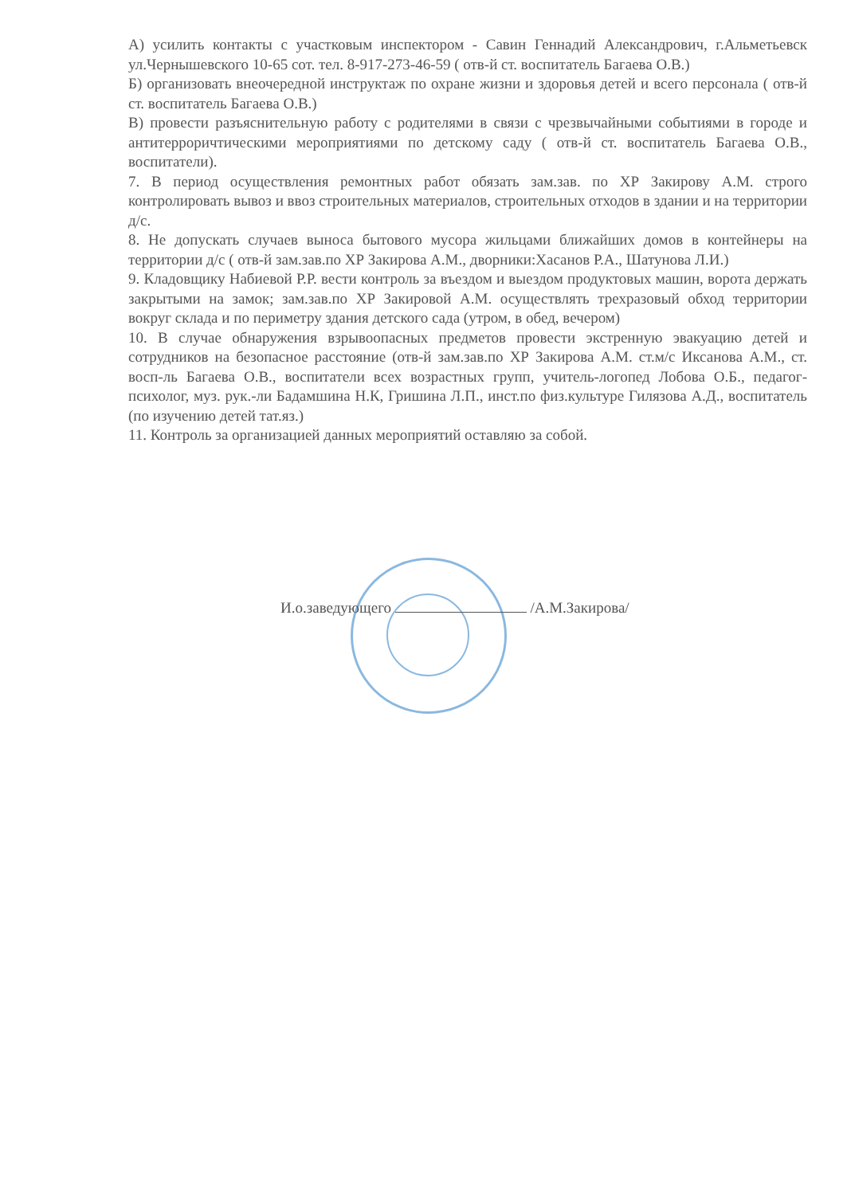А) усилить контакты с участковым инспектором - Савин Геннадий Александрович, г.Альметьевск ул.Чернышевского 10-65 сот. тел. 8-917-273-46-59 ( отв-й ст. воспитатель Багаева О.В.)
Б) организовать внеочередной инструктаж по охране жизни и здоровья детей и всего персонала ( отв-й ст. воспитатель Багаева О.В.)
В) провести разъяснительную работу с родителями в связи с чрезвычайными событиями в городе и антитерроричтическими мероприятиями по детскому саду ( отв-й ст. воспитатель Багаева О.В., воспитатели).
7. В период осуществления ремонтных работ обязать зам.зав. по ХР Закирову А.М. строго контролировать вывоз и ввоз строительных материалов, строительных отходов в здании и на территории д/с.
8. Не допускать случаев выноса бытового мусора жильцами ближайших домов в контейнеры на территории д/с ( отв-й зам.зав.по ХР Закирова А.М., дворники:Хасанов Р.А., Шатунова Л.И.)
9. Кладовщику Набиевой Р.Р. вести контроль за въездом и выездом продуктовых машин, ворота держать закрытыми на замок; зам.зав.по ХР Закировой А.М. осуществлять трехразовый обход территории вокруг склада и по периметру здания детского сада (утром, в обед, вечером)
10. В случае обнаружения взрывоопасных предметов провести экстренную эвакуацию детей и сотрудников на безопасное расстояние (отв-й зам.зав.по ХР Закирова А.М. ст.м/с Иксанова А.М., ст. восп-ль Багаева О.В., воспитатели всех возрастных групп, учитель-логопед Лобова О.Б., педагог-психолог, муз. рук.-ли Бадамшина Н.К, Гришина Л.П., инст.по физ.культуре Гилязова А.Д., воспитатель (по изучению детей тат.яз.)
11. Контроль за организацией данных мероприятий оставляю за собой.
И.о.заведующего /А.М.Закирова/